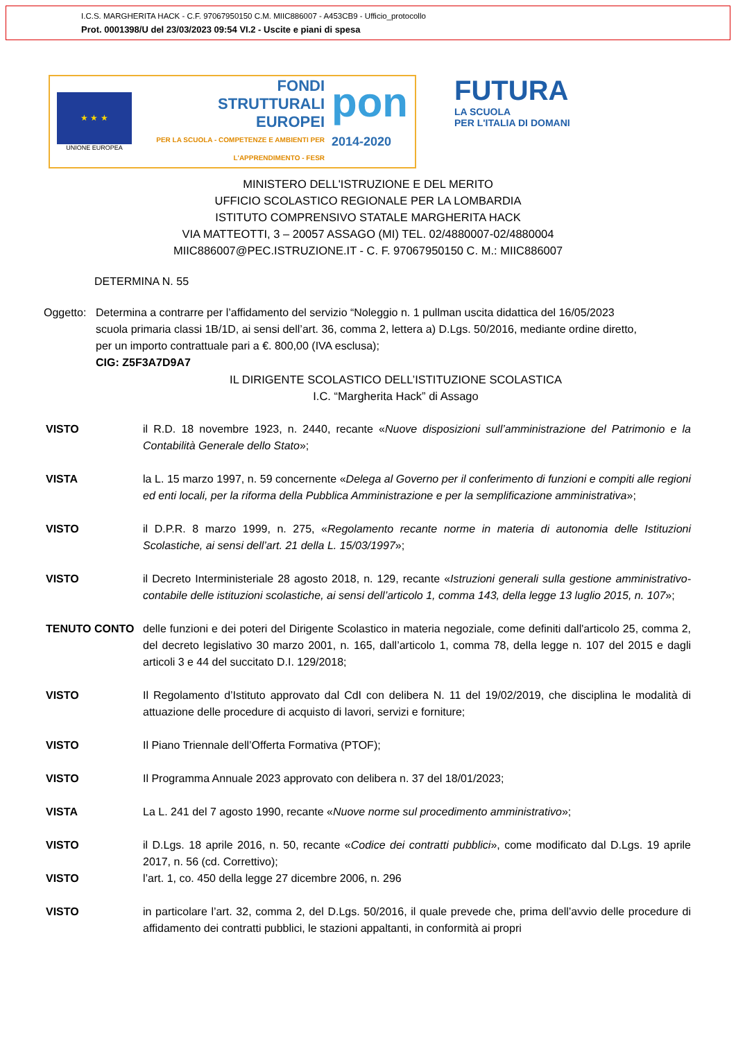I.C.S. MARGHERITA HACK - C.F. 97067950150 C.M. MIIC886007 - A453CB9 - Ufficio_protocollo
Prot. 0001398/U del 23/03/2023 09:54 VI.2 - Uscite e piani di spesa
★ ★ ★
UNIONE EUROPEA
FONDI
STRUTTURALI
EUROPEI
PER LA SCUOLA - COMPETENZE E AMBIENTI PER L'APPRENDIMENTO - FESR
pon
2014-2020
FUTURA
LA SCUOLA
PER L'ITALIA DI DOMANI
MINISTERO DELL'ISTRUZIONE E DEL MERITO
UFFICIO SCOLASTICO REGIONALE PER LA LOMBARDIA
ISTITUTO COMPRENSIVO STATALE MARGHERITA HACK
VIA MATTEOTTI, 3 – 20057 ASSAGO (MI) TEL. 02/4880007-02/4880004
MIIC886007@PEC.ISTRUZIONE.IT - C. F. 97067950150 C. M.: MIIC886007
DETERMINA N. 55
Oggetto:
Determina a contrarre per l’affidamento del servizio “Noleggio n. 1 pullman uscita didattica del 16/05/2023 scuola primaria classi 1B/1D, ai sensi dell’art. 36, comma 2, lettera a) D.Lgs. 50/2016, mediante ordine diretto, per un importo contrattuale pari a €. 800,00 (IVA esclusa);
CIG: Z5F3A7D9A7
IL DIRIGENTE SCOLASTICO DELL’ISTITUZIONE SCOLASTICA
I.C. “Margherita Hack” di Assago
VISTO il R.D. 18 novembre 1923, n. 2440, recante «Nuove disposizioni sull’amministrazione del Patrimonio e la Contabilità Generale dello Stato»;
VISTA la L. 15 marzo 1997, n. 59 concernente «Delega al Governo per il conferimento di funzioni e compiti alle regioni ed enti locali, per la riforma della Pubblica Amministrazione e per la semplificazione amministrativa»;
VISTO il D.P.R. 8 marzo 1999, n. 275, «Regolamento recante norme in materia di autonomia delle Istituzioni Scolastiche, ai sensi dell’art. 21 della L. 15/03/1997»;
VISTO il Decreto Interministeriale 28 agosto 2018, n. 129, recante «Istruzioni generali sulla gestione amministrativo-contabile delle istituzioni scolastiche, ai sensi dell’articolo 1, comma 143, della legge 13 luglio 2015, n. 107»;
TENUTO CONTO delle funzioni e dei poteri del Dirigente Scolastico in materia negoziale, come definiti dall'articolo 25, comma 2, del decreto legislativo 30 marzo 2001, n. 165, dall’articolo 1, comma 78, della legge n. 107 del 2015 e dagli articoli 3 e 44 del succitato D.I. 129/2018;
VISTO Il Regolamento d’Istituto approvato dal CdI con delibera N. 11 del 19/02/2019, che disciplina le modalità di attuazione delle procedure di acquisto di lavori, servizi e forniture;
VISTO Il Piano Triennale dell’Offerta Formativa (PTOF);
VISTO Il Programma Annuale 2023 approvato con delibera n. 37 del 18/01/2023;
VISTA La L. 241 del 7 agosto 1990, recante «Nuove norme sul procedimento amministrativo»;
VISTO il D.Lgs. 18 aprile 2016, n. 50, recante «Codice dei contratti pubblici», come modificato dal D.Lgs. 19 aprile 2017, n. 56 (cd. Correttivo);
VISTO l’art. 1, co. 450 della legge 27 dicembre 2006, n. 296
VISTO in particolare l’art. 32, comma 2, del D.Lgs. 50/2016, il quale prevede che, prima dell’avvio delle procedure di affidamento dei contratti pubblici, le stazioni appaltanti, in conformità ai propri